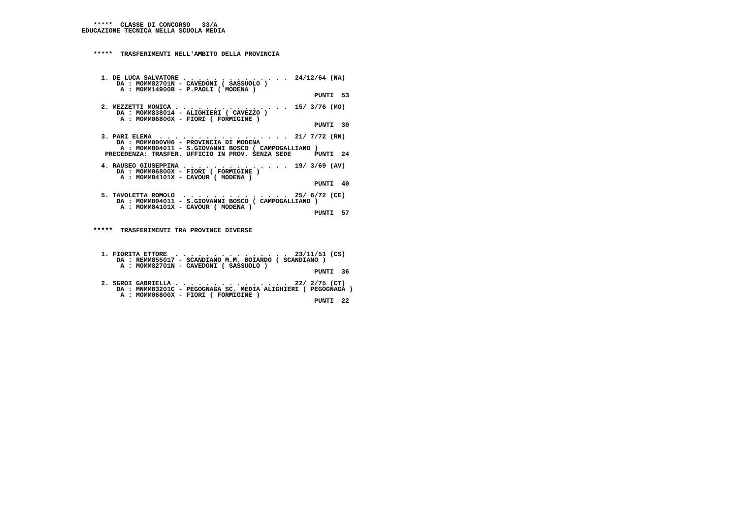*****  CLASSE DI CONCORSO   33/A
EDUCAZIONE TECNICA NELLA SCUOLA MEDIA



   *****  TRASFERIMENTI NELL'AMBITO DELLA PROVINCIA



     1. DE LUCA SALVATORE . . . . . . . . . . . . . .  24/12/64 (NA)
         DA : MOMM82701N - CAVEDONI ( SASSUOLO )
          A : MOMM14900B - P.PAOLI ( MODENA )
                                                            PUNTI  53

     2. MEZZETTI MONICA . . . . . . . . . . . . . . .  15/ 3/76 (MO)
         DA : MOMM838014 - ALIGHIERI ( CAVEZZO )
          A : MOMM06800X - FIORI ( FORMIGINE )
                                                            PUNTI  30

     3. PARI ELENA  . . . . . . . . . . . . . . . . .  21/ 7/72 (RN)
         DA : MOMM000VH6 - PROVINCIA DI MODENA
          A : MOMM804011 - S.GIOVANNI BOSCO ( CAMPOGALLIANO )
      PRECEDENZA: TRASFER. UFFICIO IN PROV. SENZA SEDE      PUNTI  24

     4. RAUSEO GIUSEPPINA . . . . . . . . . . . . . .  19/ 3/69 (AV)
         DA : MOMM06800X - FIORI ( FORMIGINE )
          A : MOMM84101X - CAVOUR ( MODENA )
                                                            PUNTI  40

     5. TAVOLETTA ROMOLO  . . . . . . . . . . . . . .  25/ 6/72 (CE)
         DA : MOMM804011 - S.GIOVANNI BOSCO ( CAMPOGALLIANO )
          A : MOMM84101X - CAVOUR ( MODENA )
                                                            PUNTI  57


   *****  TRASFERIMENTI TRA PROVINCE DIVERSE



     1. FIORITA ETTORE  . . . . . . . . . . . . . . .  23/11/51 (CS)
         DA : REMM855017 - SCANDIANO M.M. BOIARDO ( SCANDIANO )
          A : MOMM82701N - CAVEDONI ( SASSUOLO )
                                                            PUNTI  36

     2. SGROI GABRIELLA . . . . . . . . . . . . . . .  22/ 2/75 (CT)
         DA : MNMM83201C - PEGOGNAGA SC. MEDIA ALIGHIERI ( PEGOGNAGA )
          A : MOMM06800X - FIORI ( FORMIGINE )
                                                            PUNTI  22